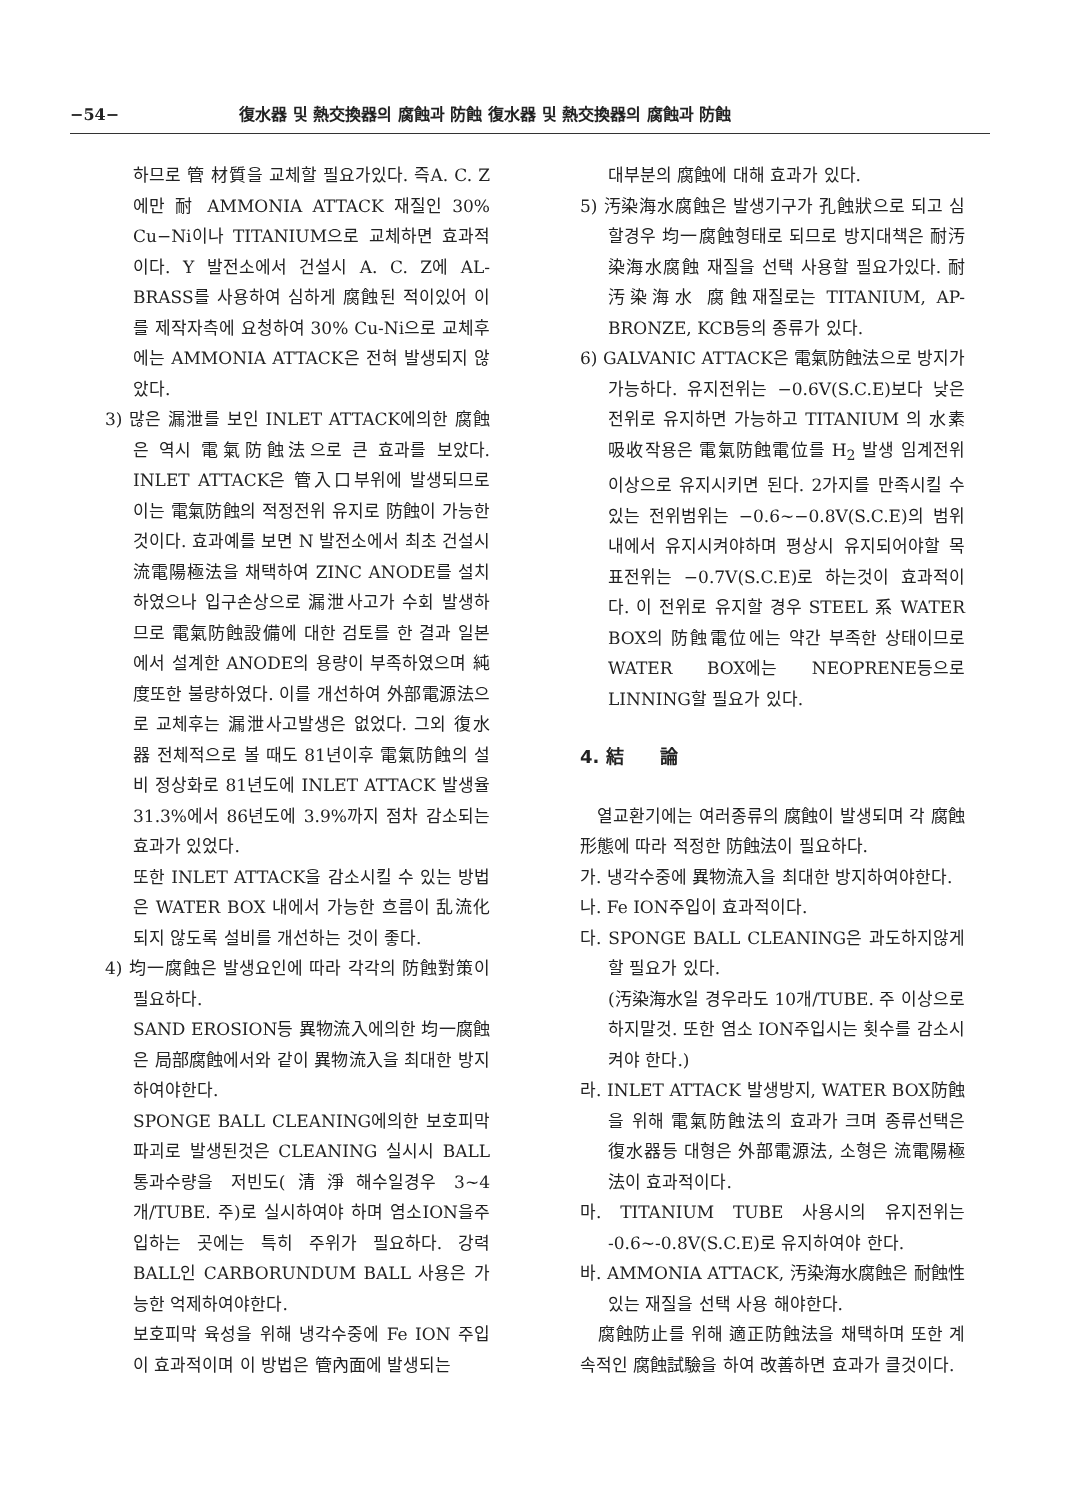−54− 復水器 및 熱交換器의 腐蝕과 防蝕 復水器 및 熱交換器의 腐蝕과 防蝕
하므로 管 材質을 교체할 필요가있다. 즉A. C. Z에만 耐 AMMONIA ATTACK 재질인 30% Cu−Ni이나 TITANIUM으로 교체하면 효과적이다. Y 발전소에서 건설시 A. C. Z에 AL-BRASS를 사용하여 심하게 腐蝕된 적이있어 이를 제작자측에 요청하여 30% Cu-Ni으로 교체후에는 AMMONIA ATTACK은 전혀 발생되지 않았다.
3) 많은 漏泄를 보인 INLET ATTACK에의한 腐蝕은 역시 電氣防蝕法으로 큰 효과를 보았다. INLET ATTACK은 管入口부위에 발생되므로 이는 電氣防蝕의 적정전위 유지로 防蝕이 가능한 것이다. 효과예를 보면 N 발전소에서 최초 건설시 流電陽極法을 채택하여 ZINC ANODE를 설치하였으나 입구손상으로 漏泄사고가 수회 발생하므로 電氣防蝕設備에 대한 검토를 한 결과 일본에서 설계한 ANODE의 용량이 부족하였으며 純度또한 불량하였다. 이를 개선하여 外部電源法으로 교체후는 漏泄사고발생은 없었다. 그외 復水器 전체적으로 볼 때도 81년이후 電氣防蝕의 설비 정상화로 81년도에 INLET ATTACK 발생율 31.3%에서 86년도에 3.9%까지 점차 감소되는 효과가 있었다.
또한 INLET ATTACK을 감소시킬 수 있는 방법은 WATER BOX 내에서 가능한 흐름이 乱流化 되지 않도록 설비를 개선하는 것이 좋다.
4) 均一腐蝕은 발생요인에 따라 각각의 防蝕對策이 필요하다.
SAND EROSION등 異物流入에의한 均一腐蝕은 局部腐蝕에서와 같이 異物流入을 최대한 방지하여야한다.
SPONGE BALL CLEANING에의한 보호피막파괴로 발생된것은 CLEANING 실시시 BALL통과수량을 저빈도(清淨해수일경우 3~4 개/TUBE. 주)로 실시하여야 하며 염소ION을주입하는 곳에는 특히 주위가 필요하다. 강력 BALL인 CARBORUNDUM BALL 사용은 가능한 억제하여야한다.
보호피막 육성을 위해 냉각수중에 Fe ION 주입이 효과적이며 이 방법은 管內面에 발생되는
대부분의 腐蝕에 대해 효과가 있다.
5) 汚染海水腐蝕은 발생기구가 孔蝕狀으로 되고 심할경우 均一腐蝕형태로 되므로 방지대책은 耐汚染海水腐蝕 재질을 선택 사용할 필요가있다. 耐汚染海水 腐蝕재질로는 TITANIUM, AP-BRONZE, KCB등의 종류가 있다.
6) GALVANIC ATTACK은 電氣防蝕法으로 방지가 가능하다. 유지전위는 −0.6V(S.C.E)보다 낮은전위로 유지하면 가능하고 TITANIUM 의 水素吸收작용은 電氣防蝕電位를 H<sub>2</sub> 발생 임계전위 이상으로 유지시키면 된다. 2가지를 만족시킬 수 있는 전위범위는 −0.6~−0.8V(S.C.E)의 범위내에서 유지시켜야하며 평상시 유지되어야할 목표전위는 −0.7V(S.C.E)로 하는것이 효과적이다. 이 전위로 유지할 경우 STEEL 系 WATER BOX의 防蝕電位에는 약간 부족한 상태이므로 WATER BOX에는 NEOPRENE등으로 LINNING할 필요가 있다.
4. 結　　論
　열교환기에는 여러종류의 腐蝕이 발생되며 각 腐蝕形態에 따라 적정한 防蝕法이 필요하다.
가. 냉각수중에 異物流入을 최대한 방지하여야한다.
나. Fe ION주입이 효과적이다.
다. SPONGE BALL CLEANING은 과도하지않게 할 필요가 있다.
(汚染海水일 경우라도 10개/TUBE. 주 이상으로 하지말것. 또한 염소 ION주입시는 횟수를 감소시켜야 한다.)
라. INLET ATTACK 발생방지, WATER BOX防蝕을 위해 電氣防蝕法의 효과가 크며 종류선택은 復水器등 대형은 外部電源法, 소형은 流電陽極法이 효과적이다.
마. TITANIUM TUBE 사용시의 유지전위는 -0.6~-0.8V(S.C.E)로 유지하여야 한다.
바. AMMONIA ATTACK, 汚染海水腐蝕은 耐蝕性있는 재질을 선택 사용 해야한다.
　腐蝕防止를 위해 適正防蝕法을 채택하며 또한 계속적인 腐蝕試驗을 하여 改善하면 효과가 클것이다.